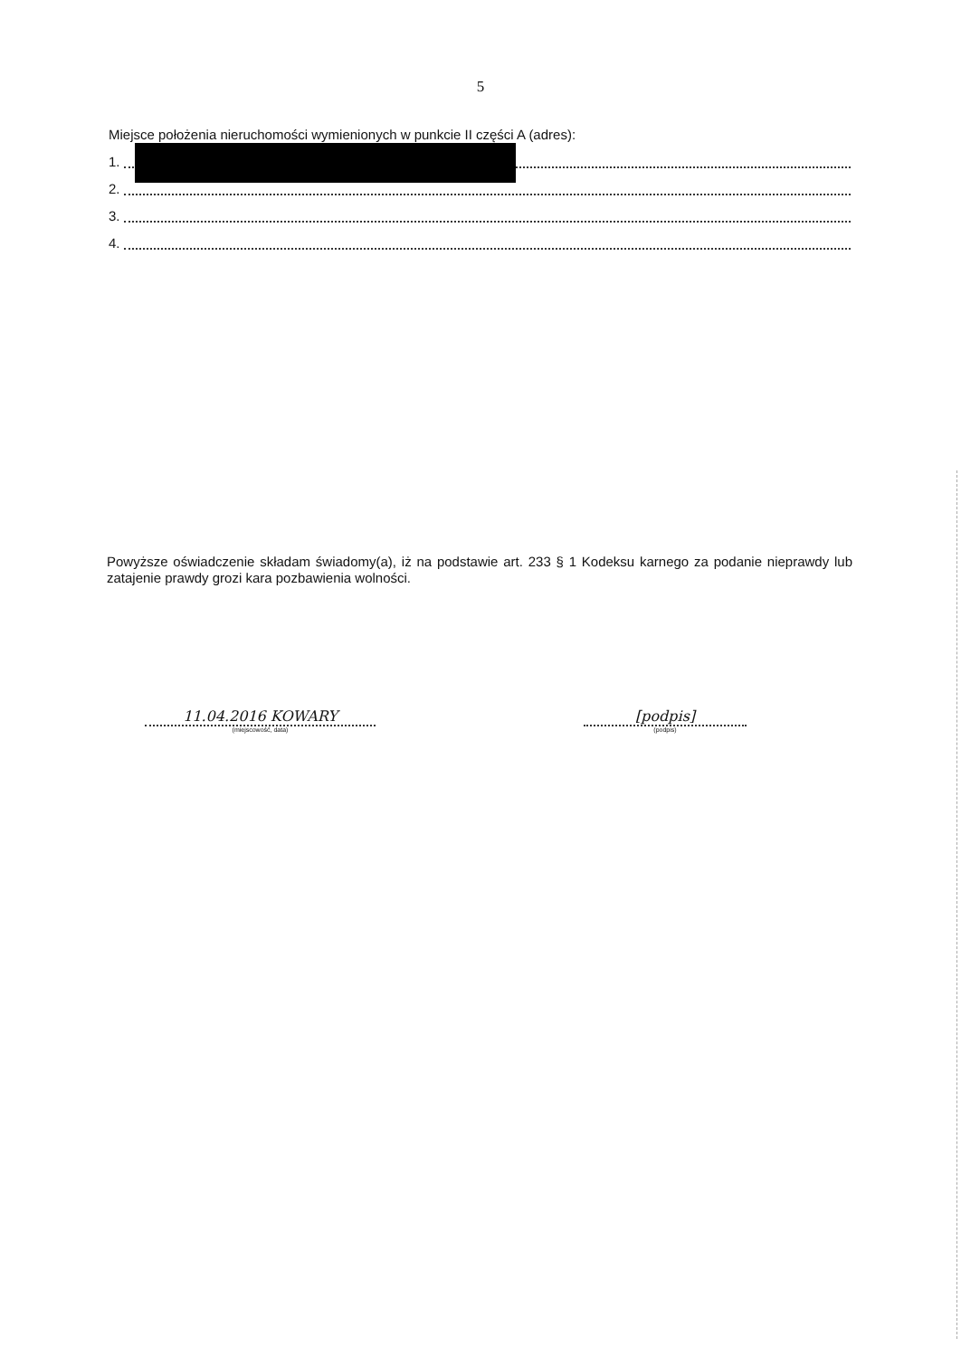5
Miejsce położenia nieruchomości wymienionych w punkcie II części A (adres):
1.
2.
3.
4.
Powyższe oświadczenie składam świadomy(a), iż na podstawie art. 233 § 1 Kodeksu karnego za podanie nieprawdy lub zatajenie prawdy grozi kara pozbawienia wolności.
11.04.2016 KOWARY
(miejscowość, data)
[podpis]
(podpis)